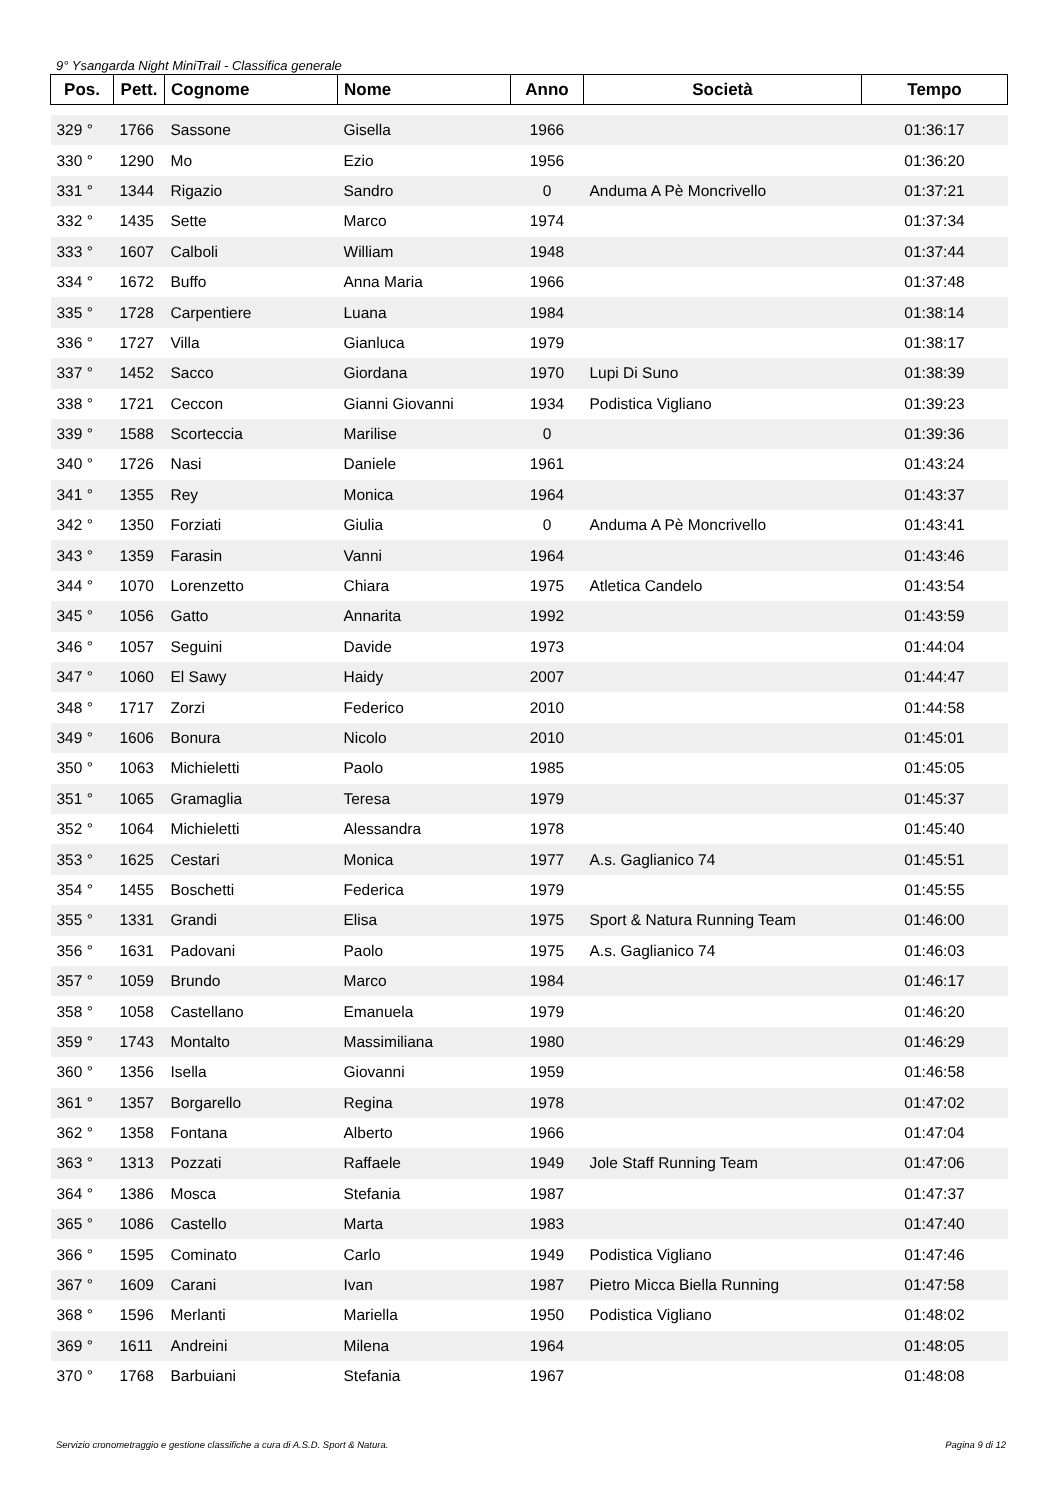9° Ysangarda Night MiniTrail - Classifica generale
| Pos. | Pett. | Cognome | Nome | Anno | Società | Tempo |
| --- | --- | --- | --- | --- | --- | --- |
| 329 ° | 1766 | Sassone | Gisella | 1966 | | 01:36:17 |
| 330 ° | 1290 | Mo | Ezio | 1956 | | 01:36:20 |
| 331 ° | 1344 | Rigazio | Sandro | 0 | Anduma A Pè Moncrivello | 01:37:21 |
| 332 ° | 1435 | Sette | Marco | 1974 | | 01:37:34 |
| 333 ° | 1607 | Calboli | William | 1948 | | 01:37:44 |
| 334 ° | 1672 | Buffo | Anna Maria | 1966 | | 01:37:48 |
| 335 ° | 1728 | Carpentiere | Luana | 1984 | | 01:38:14 |
| 336 ° | 1727 | Villa | Gianluca | 1979 | | 01:38:17 |
| 337 ° | 1452 | Sacco | Giordana | 1970 | Lupi Di Suno | 01:38:39 |
| 338 ° | 1721 | Ceccon | Gianni Giovanni | 1934 | Podistica Vigliano | 01:39:23 |
| 339 ° | 1588 | Scorteccia | Marilise | 0 | | 01:39:36 |
| 340 ° | 1726 | Nasi | Daniele | 1961 | | 01:43:24 |
| 341 ° | 1355 | Rey | Monica | 1964 | | 01:43:37 |
| 342 ° | 1350 | Forziati | Giulia | 0 | Anduma A Pè Moncrivello | 01:43:41 |
| 343 ° | 1359 | Farasin | Vanni | 1964 | | 01:43:46 |
| 344 ° | 1070 | Lorenzetto | Chiara | 1975 | Atletica Candelo | 01:43:54 |
| 345 ° | 1056 | Gatto | Annarita | 1992 | | 01:43:59 |
| 346 ° | 1057 | Seguini | Davide | 1973 | | 01:44:04 |
| 347 ° | 1060 | El Sawy | Haidy | 2007 | | 01:44:47 |
| 348 ° | 1717 | Zorzi | Federico | 2010 | | 01:44:58 |
| 349 ° | 1606 | Bonura | Nicolo | 2010 | | 01:45:01 |
| 350 ° | 1063 | Michieletti | Paolo | 1985 | | 01:45:05 |
| 351 ° | 1065 | Gramaglia | Teresa | 1979 | | 01:45:37 |
| 352 ° | 1064 | Michieletti | Alessandra | 1978 | | 01:45:40 |
| 353 ° | 1625 | Cestari | Monica | 1977 | A.s. Gaglianico 74 | 01:45:51 |
| 354 ° | 1455 | Boschetti | Federica | 1979 | | 01:45:55 |
| 355 ° | 1331 | Grandi | Elisa | 1975 | Sport & Natura Running Team | 01:46:00 |
| 356 ° | 1631 | Padovani | Paolo | 1975 | A.s. Gaglianico 74 | 01:46:03 |
| 357 ° | 1059 | Brundo | Marco | 1984 | | 01:46:17 |
| 358 ° | 1058 | Castellano | Emanuela | 1979 | | 01:46:20 |
| 359 ° | 1743 | Montalto | Massimiliana | 1980 | | 01:46:29 |
| 360 ° | 1356 | Isella | Giovanni | 1959 | | 01:46:58 |
| 361 ° | 1357 | Borgarello | Regina | 1978 | | 01:47:02 |
| 362 ° | 1358 | Fontana | Alberto | 1966 | | 01:47:04 |
| 363 ° | 1313 | Pozzati | Raffaele | 1949 | Jole Staff Running Team | 01:47:06 |
| 364 ° | 1386 | Mosca | Stefania | 1987 | | 01:47:37 |
| 365 ° | 1086 | Castello | Marta | 1983 | | 01:47:40 |
| 366 ° | 1595 | Cominato | Carlo | 1949 | Podistica Vigliano | 01:47:46 |
| 367 ° | 1609 | Carani | Ivan | 1987 | Pietro Micca Biella Running | 01:47:58 |
| 368 ° | 1596 | Merlanti | Mariella | 1950 | Podistica Vigliano | 01:48:02 |
| 369 ° | 1611 | Andreini | Milena | 1964 | | 01:48:05 |
| 370 ° | 1768 | Barbuiani | Stefania | 1967 | | 01:48:08 |
Servizio cronometraggio e gestione classifiche a cura di A.S.D. Sport & Natura. Pagina 9 di 12